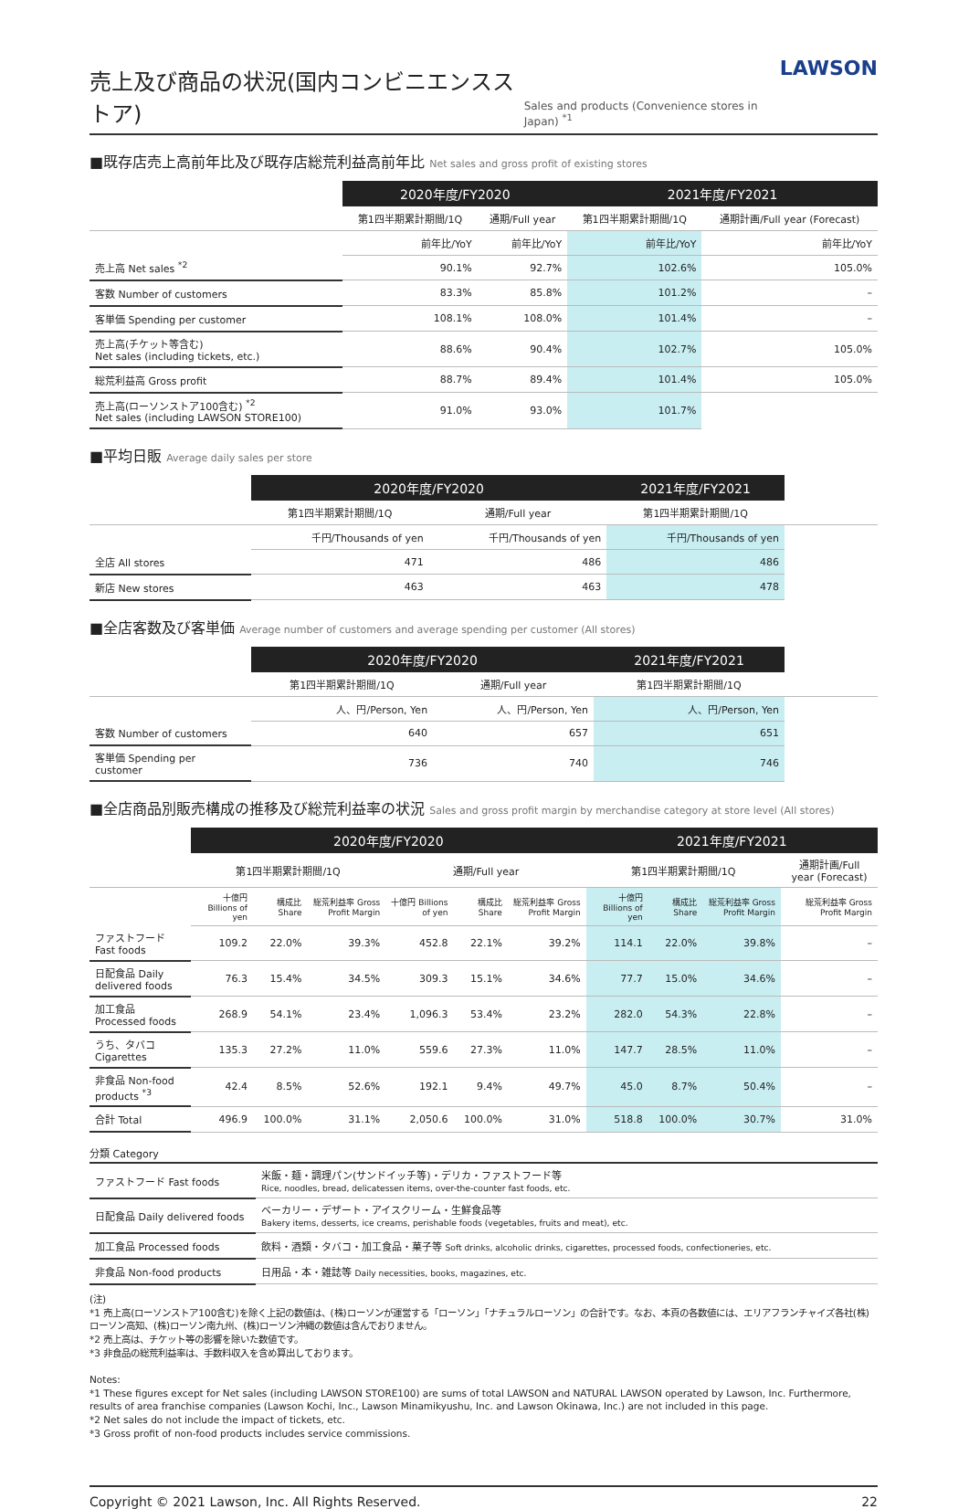売上及び商品の状況(国内コンビニエンスストア) Sales and products (Convenience stores in Japan) <sup>*1</sup> LAWSON
■既存店売上高前年比及び既存店総荒利益高前年比 Net sales and gross profit of existing stores
| | 2020年度/FY2020 | | 2021年度/FY2021 | |
| --- | --- | --- | --- | --- |
| | 第1四半期累計期間/1Q | 通期/Full year | 第1四半期累計期間/1Q | 通期計画/Full year (Forecast) |
| | 前年比/YoY | 前年比/YoY | 前年比/YoY | 前年比/YoY |
| 売上高 Net sales <sup>*2</sup> | 90.1% | 92.7% | 102.6% | 105.0% |
| 客数 Number of customers | 83.3% | 85.8% | 101.2% | – |
| 客単価 Spending per customer | 108.1% | 108.0% | 101.4% | – |
| 売上高(チケット等含む) Net sales (including tickets, etc.) | 88.6% | 90.4% | 102.7% | 105.0% |
| 総荒利益高 Gross profit | 88.7% | 89.4% | 101.4% | 105.0% |
| 売上高(ローソンストア100含む) <sup>*2</sup> Net sales (including LAWSON STORE100) | 91.0% | 93.0% | 101.7% | |
■平均日販 Average daily sales per store
| | 2020年度/FY2020 | | 2021年度/FY2021 | |
| --- | --- | --- | --- | --- |
| | 第1四半期累計期間/1Q | 通期/Full year | 第1四半期累計期間/1Q | |
| | 千円/Thousands of yen | 千円/Thousands of yen | 千円/Thousands of yen | |
| 全店 All stores | 471 | 486 | 486 | |
| 新店 New stores | 463 | 463 | 478 | |
■全店客数及び客単価 Average number of customers and average spending per customer (All stores)
| | 2020年度/FY2020 | | 2021年度/FY2021 | |
| --- | --- | --- | --- | --- |
| | 第1四半期累計期間/1Q | 通期/Full year | 第1四半期累計期間/1Q | |
| | 人、円/Person, Yen | 人、円/Person, Yen | 人、円/Person, Yen | |
| 客数 Number of customers | 640 | 657 | 651 | |
| 客単価 Spending per customer | 736 | 740 | 746 | |
■全店商品別販売構成の推移及び総荒利益率の状況 Sales and gross profit margin by merchandise category at store level (All stores)
| | 2020年度/FY2020 | | | | | | 2021年度/FY2021 | | | |
| --- | --- | --- | --- | --- | --- | --- | --- | --- | --- | --- |
| | 第1四半期累計期間/1Q | | | 通期/Full year | | | 第1四半期累計期間/1Q | | | 通期計画/Full year (Forecast) |
| | 十億円 Billions of yen | 構成比 Share | 総荒利益率 Gross Profit Margin | 十億円 Billions of yen | 構成比 Share | 総荒利益率 Gross Profit Margin | 十億円 Billions of yen | 構成比 Share | 総荒利益率 Gross Profit Margin | 総荒利益率 Gross Profit Margin |
| ファストフード Fast foods | 109.2 | 22.0% | 39.3% | 452.8 | 22.1% | 39.2% | 114.1 | 22.0% | 39.8% | – |
| 日配食品 Daily delivered foods | 76.3 | 15.4% | 34.5% | 309.3 | 15.1% | 34.6% | 77.7 | 15.0% | 34.6% | – |
| 加工食品 Processed foods | 268.9 | 54.1% | 23.4% | 1,096.3 | 53.4% | 23.2% | 282.0 | 54.3% | 22.8% | – |
| うち、タバコ Cigarettes | 135.3 | 27.2% | 11.0% | 559.6 | 27.3% | 11.0% | 147.7 | 28.5% | 11.0% | – |
| 非食品 Non-food products <sup>*3</sup> | 42.4 | 8.5% | 52.6% | 192.1 | 9.4% | 49.7% | 45.0 | 8.7% | 50.4% | – |
| 合計 Total | 496.9 | 100.0% | 31.1% | 2,050.6 | 100.0% | 31.0% | 518.8 | 100.0% | 30.7% | 31.0% |
分類 Category
| ファストフード Fast foods | 米飯・麺・調理パン(サンドイッチ等)・デリカ・ファストフード等 Rice, noodles, bread, delicatessen items, over-the-counter fast foods, etc. |
| 日配食品 Daily delivered foods | ベーカリー・デザート・アイスクリーム・生鮮食品等 Bakery items, desserts, ice creams, perishable foods (vegetables, fruits and meat), etc. |
| 加工食品 Processed foods | 飲料・酒類・タバコ・加工食品・菓子等 Soft drinks, alcoholic drinks, cigarettes, processed foods, confectioneries, etc. |
| 非食品 Non-food products | 日用品・本・雑誌等 Daily necessities, books, magazines, etc. |
(注)
*1 売上高(ローソンストア100含む)を除く上記の数値は、(株)ローソンが運営する「ローソン」「ナチュラルローソン」の合計です。なお、本頁の各数値には、エリアフランチャイズ各社(株)ローソン高知、(株)ローソン南九州、(株)ローソン沖縄の数値は含んでおりません。
*2 売上高は、チケット等の影響を除いた数値です。
*3 非食品の総荒利益率は、手数料収入を含め算出しております。
Notes:
*1 These figures except for Net sales (including LAWSON STORE100) are sums of total LAWSON and NATURAL LAWSON operated by Lawson, Inc. Furthermore, results of area franchise companies (Lawson Kochi, Inc., Lawson Minamikyushu, Inc. and Lawson Okinawa, Inc.) are not included in this page.
*2 Net sales do not include the impact of tickets, etc.
*3 Gross profit of non-food products includes service commissions.
Copyright © 2021 Lawson, Inc. All Rights Reserved. 22